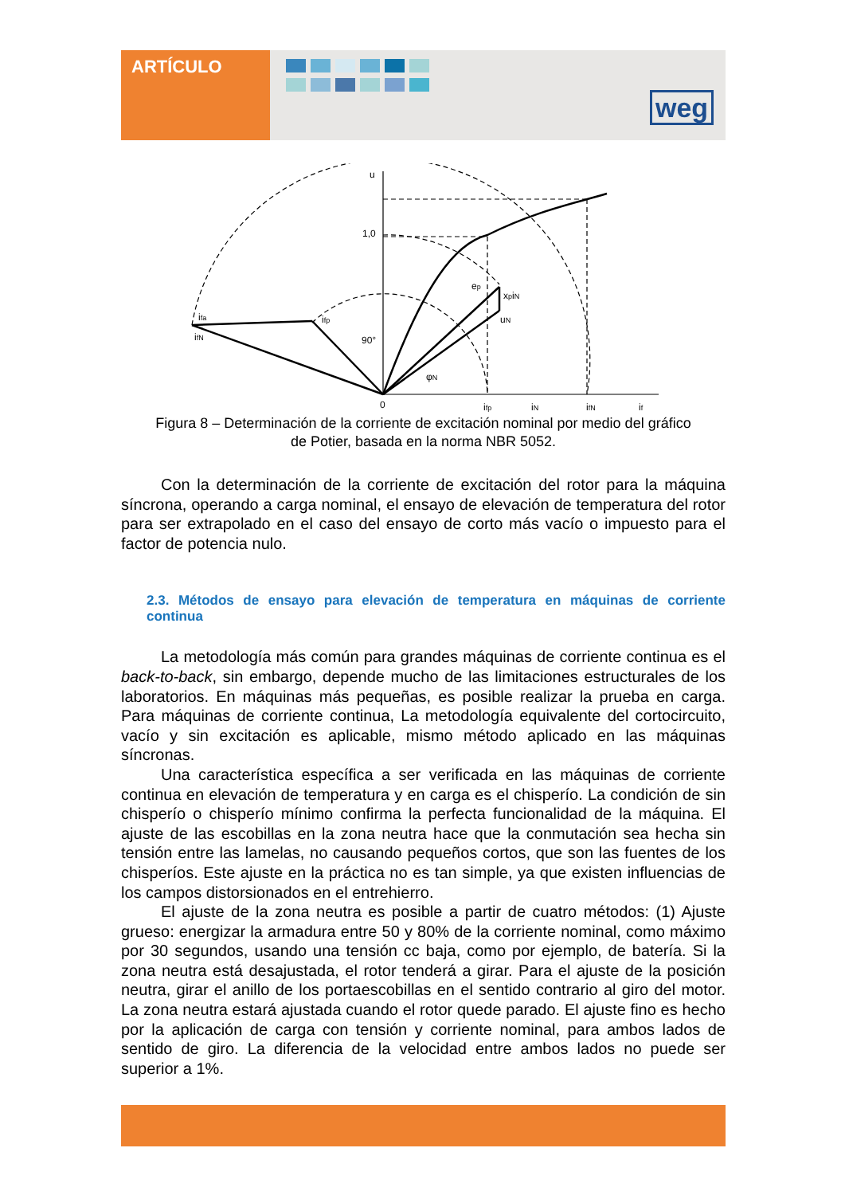ARTÍCULO
weg
u
1,0
90°
ifa
ifN
ifp
ep
xpiN
uN
φN
0
ifp
iN
ifN
if
Figura 8 – Determinación de la corriente de excitación nominal por medio del gráfico
de Potier, basada en la norma NBR 5052.
Con la determinación de la corriente de excitación del rotor para la máquina síncrona, operando a carga nominal, el ensayo de elevación de temperatura del rotor para ser extrapolado en el caso del ensayo de corto más vacío o impuesto para el factor de potencia nulo.
2.3. Métodos de ensayo para elevación de temperatura en máquinas de corriente continua
La metodología más común para grandes máquinas de corriente continua es el back-to-back, sin embargo, depende mucho de las limitaciones estructurales de los laboratorios. En máquinas más pequeñas, es posible realizar la prueba en carga. Para máquinas de corriente continua, La metodología equivalente del cortocircuito, vacío y sin excitación es aplicable, mismo método aplicado en las máquinas síncronas.
Una característica específica a ser verificada en las máquinas de corriente continua en elevación de temperatura y en carga es el chisperío. La condición de sin chisperío o chisperío mínimo confirma la perfecta funcionalidad de la máquina. El ajuste de las escobillas en la zona neutra hace que la conmutación sea hecha sin tensión entre las lamelas, no causando pequeños cortos, que son las fuentes de los chisperíos. Este ajuste en la práctica no es tan simple, ya que existen influencias de los campos distorsionados en el entrehierro.
El ajuste de la zona neutra es posible a partir de cuatro métodos: (1) Ajuste grueso: energizar la armadura entre 50 y 80% de la corriente nominal, como máximo por 30 segundos, usando una tensión cc baja, como por ejemplo, de batería. Si la zona neutra está desajustada, el rotor tenderá a girar. Para el ajuste de la posición neutra, girar el anillo de los portaescobillas en el sentido contrario al giro del motor. La zona neutra estará ajustada cuando el rotor quede parado. El ajuste fino es hecho por la aplicación de carga con tensión y corriente nominal, para ambos lados de sentido de giro. La diferencia de la velocidad entre ambos lados no puede ser superior a 1%.